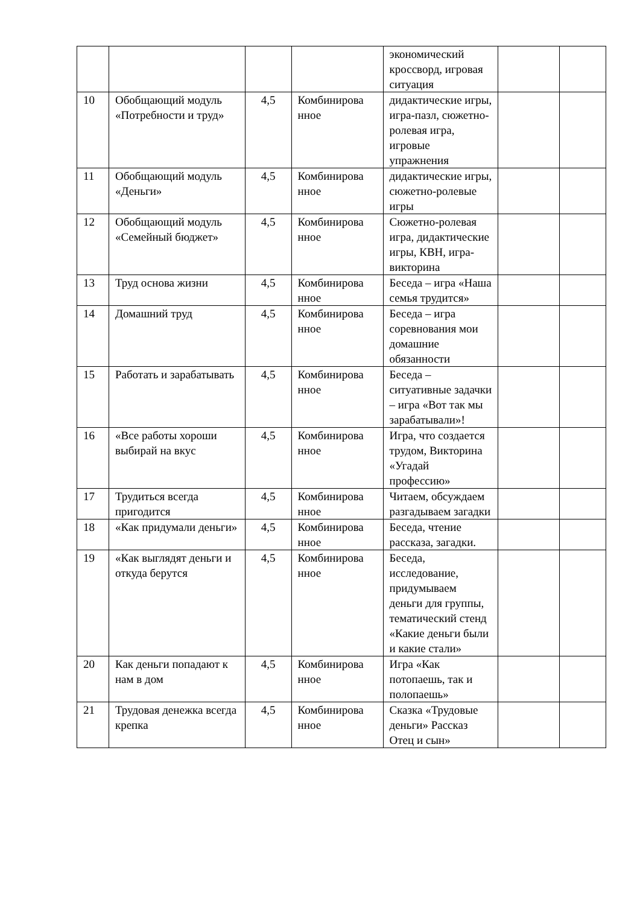| | | | | экономический кроссворд, игровая ситуация | | |
| 10 | Обобщающий модуль «Потребности и труд» | 4,5 | Комбинирова нное | дидактические игры, игра-пазл, сюжетно-ролевая игра, игровые упражнения | | |
| 11 | Обобщающий модуль «Деньги» | 4,5 | Комбинирова нное | дидактические игры, сюжетно-ролевые игры | | |
| 12 | Обобщающий модуль «Семейный бюджет» | 4,5 | Комбинирова нное | Сюжетно-ролевая игра, дидактические игры, КВН, игра-викторина | | |
| 13 | Труд основа жизни | 4,5 | Комбинирова нное | Беседа – игра «Наша семья трудится» | | |
| 14 | Домашний труд | 4,5 | Комбинирова нное | Беседа – игра соревнования мои домашние обязанности | | |
| 15 | Работать и зарабатывать | 4,5 | Комбинирова нное | Беседа – ситуативные задачки – игра «Вот так мы зарабатывали»! | | |
| 16 | «Все работы хороши выбирай на вкус | 4,5 | Комбинирова нное | Игра, что создается трудом, Викторина «Угадай профессию» | | |
| 17 | Трудиться всегда пригодится | 4,5 | Комбинирова нное | Читаем, обсуждаем разгадываем загадки | | |
| 18 | «Как придумали деньги» | 4,5 | Комбинирова нное | Беседа, чтение рассказа, загадки. | | |
| 19 | «Как выглядят деньги и откуда берутся | 4,5 | Комбинирова нное | Беседа, исследование, придумываем деньги для группы, тематический стенд «Какие деньги были и какие стали» | | |
| 20 | Как деньги попадают к нам в дом | 4,5 | Комбинирова нное | Игра «Как потопаешь, так и полопаешь» | | |
| 21 | Трудовая денежка всегда крепка | 4,5 | Комбинирова нное | Сказка «Трудовые деньги» Рассказ Отец и сын» | | |